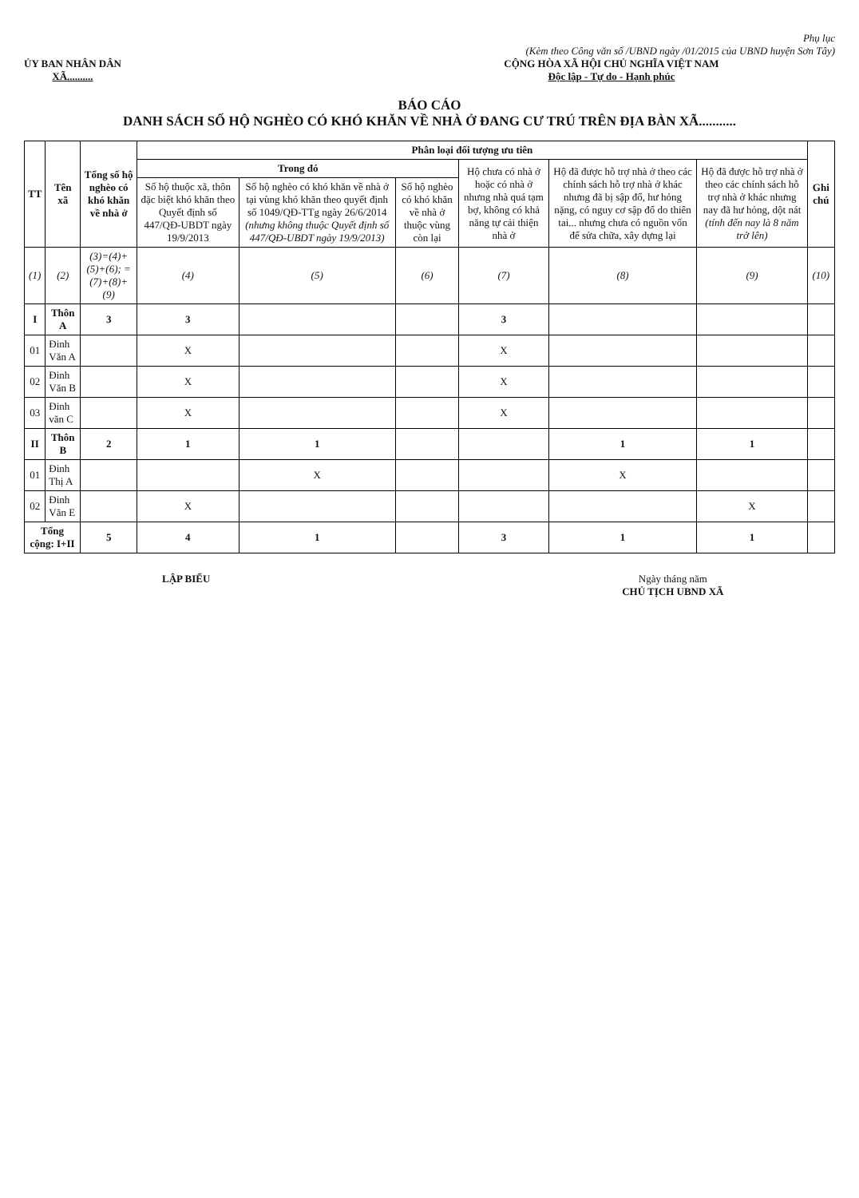Phụ lục
(Kèm theo Công văn số /UBND ngày /01/2015 của UBND huyện Sơn Tây)
ỦY BAN NHÂN DÂN
XÃ..........
CỘNG HÒA XÃ HỘI CHỦ NGHĨA VIỆT NAM
Độc lập - Tự do - Hạnh phúc
BÁO CÁO
DANH SÁCH SỐ HỘ NGHÈO CÓ KHÓ KHĂN VỀ NHÀ Ở ĐANG CƯ TRÚ TRÊN ĐỊA BÀN XÃ...........
| TT | Tên xã | Tổng số hộ nghèo có khó khăn về nhà ở | Phân loại đối tượng ưu tiên | | | | | | Ghi chú |
| --- | --- | --- | --- | --- | --- | --- | --- | --- | --- |
| | | | Trong đó | | | Hộ chưa có nhà ở hoặc có nhà ở nhưng nhà quá tạm bợ, không có khả năng tự cải thiện nhà ở | Hộ đã được hỗ trợ nhà ở theo các chính sách hỗ trợ nhà ở khác nhưng đã bị sập đổ, hư hỏng nặng, có nguy cơ sập đổ do thiên tai... nhưng chưa có nguồn vốn để sửa chữa, xây dựng lại | Hộ đã được hỗ trợ nhà ở theo các chính sách hỗ trợ nhà ở khác nhưng nay đã hư hỏng, dột nát (tính đến nay là 8 năm trở lên) | |
| | | | Số hộ thuộc xã, thôn đặc biệt khó khăn theo Quyết định số 447/QĐ-UBDT ngày 19/9/2013 | Số hộ nghèo có khó khăn về nhà ở tại vùng khó khăn theo quyết định số 1049/QĐ-TTg ngày 26/6/2014 (nhưng không thuộc Quyết định số 447/QĐ-UBDT ngày 19/9/2013) | Số hộ nghèo có khó khăn về nhà ở thuộc vùng còn lại | | | | |
| (1) | (2) | (3)=(4)+(5)+(6); = (7)+(8)+(9) | (4) | (5) | (6) | (7) | (8) | (9) | (10) |
| I | Thôn A | 3 | 3 | | | 3 | | | |
| 01 | Đinh Văn A | | X | | | X | | | |
| 02 | Đinh Văn B | | X | | | X | | | |
| 03 | Đinh văn C | | X | | | X | | | |
| II | Thôn B | 2 | 1 | 1 | | | 1 | 1 | |
| 01 | Đinh Thị A | | | X | | | X | | |
| 02 | Đinh Văn E | | X | | | | | X | |
| Tổng cộng: I+II | | 5 | 4 | 1 | | 3 | 1 | 1 | |
LẬP BIỂU Ngày tháng năm
CHỦ TỊCH UBND XÃ